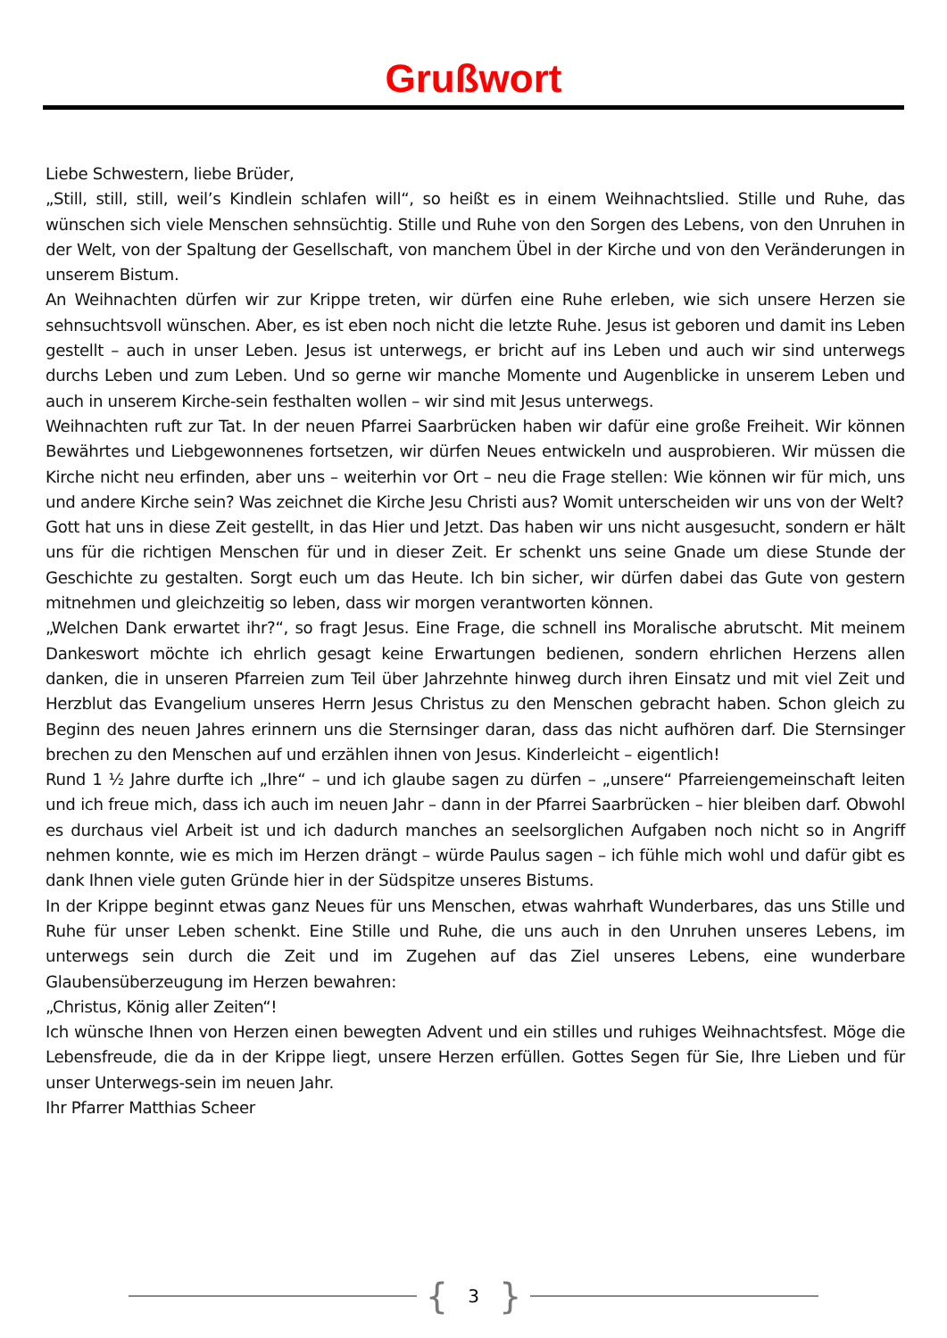Grußwort
Liebe Schwestern, liebe Brüder,
„Still, still, still, weil’s Kindlein schlafen will“, so heißt es in einem Weihnachtslied. Stille und Ruhe, das wünschen sich viele Menschen sehnsüchtig. Stille und Ruhe von den Sorgen des Lebens, von den Unruhen in der Welt, von der Spaltung der Gesellschaft, von manchem Übel in der Kirche und von den Veränderungen in unserem Bistum.
An Weihnachten dürfen wir zur Krippe treten, wir dürfen eine Ruhe erleben, wie sich unsere Herzen sie sehnsuchtsvoll wünschen. Aber, es ist eben noch nicht die letzte Ruhe. Jesus ist geboren und damit ins Leben gestellt – auch in unser Leben. Jesus ist unterwegs, er bricht auf ins Leben und auch wir sind unterwegs durchs Leben und zum Leben. Und so gerne wir manche Momente und Augenblicke in unserem Leben und auch in unserem Kirche-sein festhalten wollen – wir sind mit Jesus unterwegs.
Weihnachten ruft zur Tat. In der neuen Pfarrei Saarbrücken haben wir dafür eine große Freiheit. Wir können Bewährtes und Liebgewonnenes fortsetzen, wir dürfen Neues entwickeln und ausprobieren. Wir müssen die Kirche nicht neu erfinden, aber uns – weiterhin vor Ort – neu die Frage stellen: Wie können wir für mich, uns und andere Kirche sein? Was zeichnet die Kirche Jesu Christi aus? Womit unterscheiden wir uns von der Welt?
Gott hat uns in diese Zeit gestellt, in das Hier und Jetzt. Das haben wir uns nicht ausgesucht, sondern er hält uns für die richtigen Menschen für und in dieser Zeit. Er schenkt uns seine Gnade um diese Stunde der Geschichte zu gestalten. Sorgt euch um das Heute. Ich bin sicher, wir dürfen dabei das Gute von gestern mitnehmen und gleichzeitig so leben, dass wir morgen verantworten können.
„Welchen Dank erwartet ihr?“, so fragt Jesus. Eine Frage, die schnell ins Moralische abrutscht. Mit meinem Dankeswort möchte ich ehrlich gesagt keine Erwartungen bedienen, sondern ehrlichen Herzens allen danken, die in unseren Pfarreien zum Teil über Jahrzehnte hinweg durch ihren Einsatz und mit viel Zeit und Herzblut das Evangelium unseres Herrn Jesus Christus zu den Menschen gebracht haben. Schon gleich zu Beginn des neuen Jahres erinnern uns die Sternsinger daran, dass das nicht aufhören darf. Die Sternsinger brechen zu den Menschen auf und erzählen ihnen von Jesus. Kinderleicht – eigentlich!
Rund 1 ½ Jahre durfte ich „Ihre“ – und ich glaube sagen zu dürfen – „unsere“ Pfarreiengemeinschaft leiten und ich freue mich, dass ich auch im neuen Jahr – dann in der Pfarrei Saarbrücken – hier bleiben darf. Obwohl es durchaus viel Arbeit ist und ich dadurch manches an seelsorglichen Aufgaben noch nicht so in Angriff nehmen konnte, wie es mich im Herzen drängt – würde Paulus sagen – ich fühle mich wohl und dafür gibt es dank Ihnen viele guten Gründe hier in der Südspitze unseres Bistums.
In der Krippe beginnt etwas ganz Neues für uns Menschen, etwas wahrhaft Wunderbares, das uns Stille und Ruhe für unser Leben schenkt. Eine Stille und Ruhe, die uns auch in den Unruhen unseres Lebens, im unterwegs sein durch die Zeit und im Zugehen auf das Ziel unseres Lebens, eine wunderbare Glaubensüberzeugung im Herzen bewahren:
„Christus, König aller Zeiten“!
Ich wünsche Ihnen von Herzen einen bewegten Advent und ein stilles und ruhiges Weihnachtsfest. Möge die Lebensfreude, die da in der Krippe liegt, unsere Herzen erfüllen. Gottes Segen für Sie, Ihre Lieben und für unser Unterwegs-sein im neuen Jahr.
Ihr Pfarrer Matthias Scheer
{ 3 }